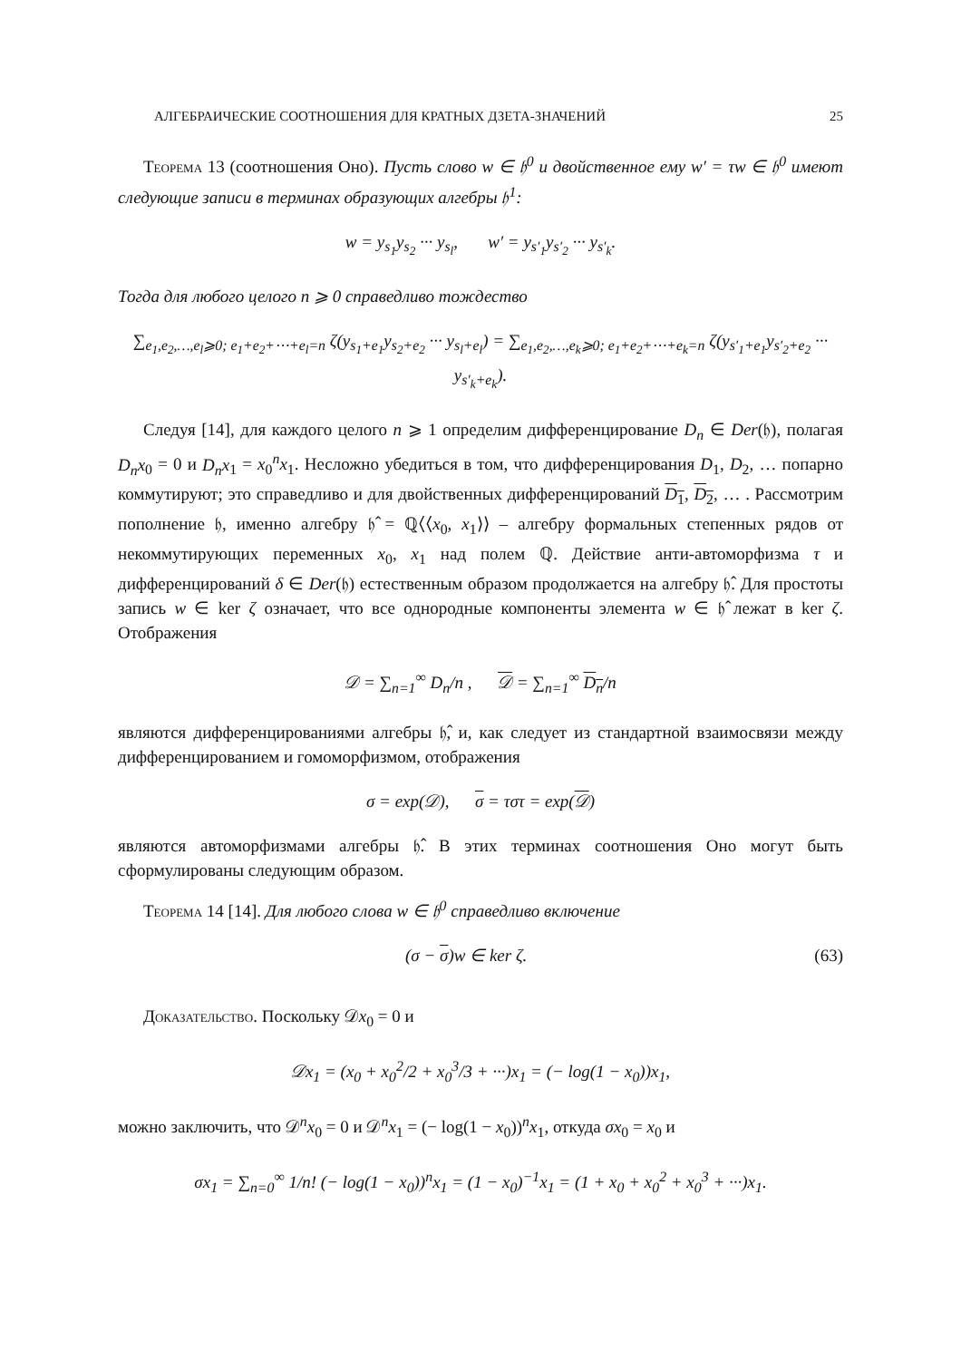АЛГЕБРАИЧЕСКИЕ СООТНОШЕНИЯ ДЛЯ КРАТНЫХ ДЗЕТА-ЗНАЧЕНИЙ 25
Теорема 13 (соотношения Оно). Пусть слово w ∈ 𝔥<sup>0</sup> и двойственное ему w′ = τw ∈ 𝔥<sup>0</sup> имеют следующие записи в терминах образующих алгебры 𝔥<sup>1</sup>:
w = y<sub>s<sub>1</sub></sub>y<sub>s<sub>2</sub></sub> ··· y<sub>s<sub>l</sub></sub>, w′ = y<sub>s′<sub>1</sub></sub>y<sub>s′<sub>2</sub></sub> ··· y<sub>s′<sub>k</sub></sub>.
Тогда для любого целого n ⩾ 0 справедливо тождество
∑<sub>e<sub>1</sub>,e<sub>2</sub>,…,e<sub>l</sub>⩾0; e<sub>1</sub>+e<sub>2</sub>+⋯+e<sub>l</sub>=n</sub> ζ(y<sub>s<sub>1</sub>+e<sub>1</sub></sub>y<sub>s<sub>2</sub>+e<sub>2</sub></sub> ··· y<sub>s<sub>l</sub>+e<sub>l</sub></sub>) = ∑<sub>e<sub>1</sub>,e<sub>2</sub>,…,e<sub>k</sub>⩾0; e<sub>1</sub>+e<sub>2</sub>+⋯+e<sub>k</sub>=n</sub> ζ(y<sub>s′<sub>1</sub>+e<sub>1</sub></sub>y<sub>s′<sub>2</sub>+e<sub>2</sub></sub> ··· y<sub>s′<sub>k</sub>+e<sub>k</sub></sub>).
Следуя [14], для каждого целого n ⩾ 1 определим дифференцирование D<sub>n</sub> ∈ Der(𝔥), полагая D<sub>n</sub>x<sub>0</sub> = 0 и D<sub>n</sub>x<sub>1</sub> = x<sub>0</sub><sup>n</sup>x<sub>1</sub>. Несложно убедиться в том, что дифференцирования D<sub>1</sub>, D<sub>2</sub>, … попарно коммутируют; это справедливо и для двойственных дифференцирований D<sub>1</sub>, D<sub>2</sub>, … . Рассмотрим пополнение 𝔥, именно алгебру 𝔥̂ = ℚ⟨⟨x<sub>0</sub>, x<sub>1</sub>⟩⟩ – алгебру формальных степенных рядов от некоммутирующих переменных x<sub>0</sub>, x<sub>1</sub> над полем ℚ. Действие анти-автоморфизма τ и дифференцирований δ ∈ Der(𝔥) естественным образом продолжается на алгебру 𝔥̂. Для простоты запись w ∈ ker ζ означает, что все однородные компоненты элемента w ∈ 𝔥̂ лежат в ker ζ. Отображения
𝒟 = ∑<sub>n=1</sub><sup>∞</sup> D<sub>n</sub>/n , 𝒟 = ∑<sub>n=1</sub><sup>∞</sup> D<sub>n</sub>/n
являются дифференцированиями алгебры 𝔥̂, и, как следует из стандартной взаимосвязи между дифференцированием и гомоморфизмом, отображения
σ = exp(𝒟), σ = τστ = exp(𝒟)
являются автоморфизмами алгебры 𝔥̂. В этих терминах соотношения Оно могут быть сформулированы следующим образом.
Теорема 14 [14]. Для любого слова w ∈ 𝔥<sup>0</sup> справедливо включение
(σ − σ)w ∈ ker ζ. (63)
Доказательство. Поскольку 𝒟x<sub>0</sub> = 0 и
𝒟x<sub>1</sub> = (x<sub>0</sub> + x<sub>0</sub><sup>2</sup>/2 + x<sub>0</sub><sup>3</sup>/3 + ···)x<sub>1</sub> = (− log(1 − x<sub>0</sub>))x<sub>1</sub>,
можно заключить, что 𝒟<sup>n</sup>x<sub>0</sub> = 0 и 𝒟<sup>n</sup>x<sub>1</sub> = (− log(1 − x<sub>0</sub>))<sup>n</sup>x<sub>1</sub>, откуда σx<sub>0</sub> = x<sub>0</sub> и
σx<sub>1</sub> = ∑<sub>n=0</sub><sup>∞</sup> 1/n! (− log(1 − x<sub>0</sub>))<sup>n</sup>x<sub>1</sub> = (1 − x<sub>0</sub>)<sup>−1</sup>x<sub>1</sub> = (1 + x<sub>0</sub> + x<sub>0</sub><sup>2</sup> + x<sub>0</sub><sup>3</sup> + ···)x<sub>1</sub>.